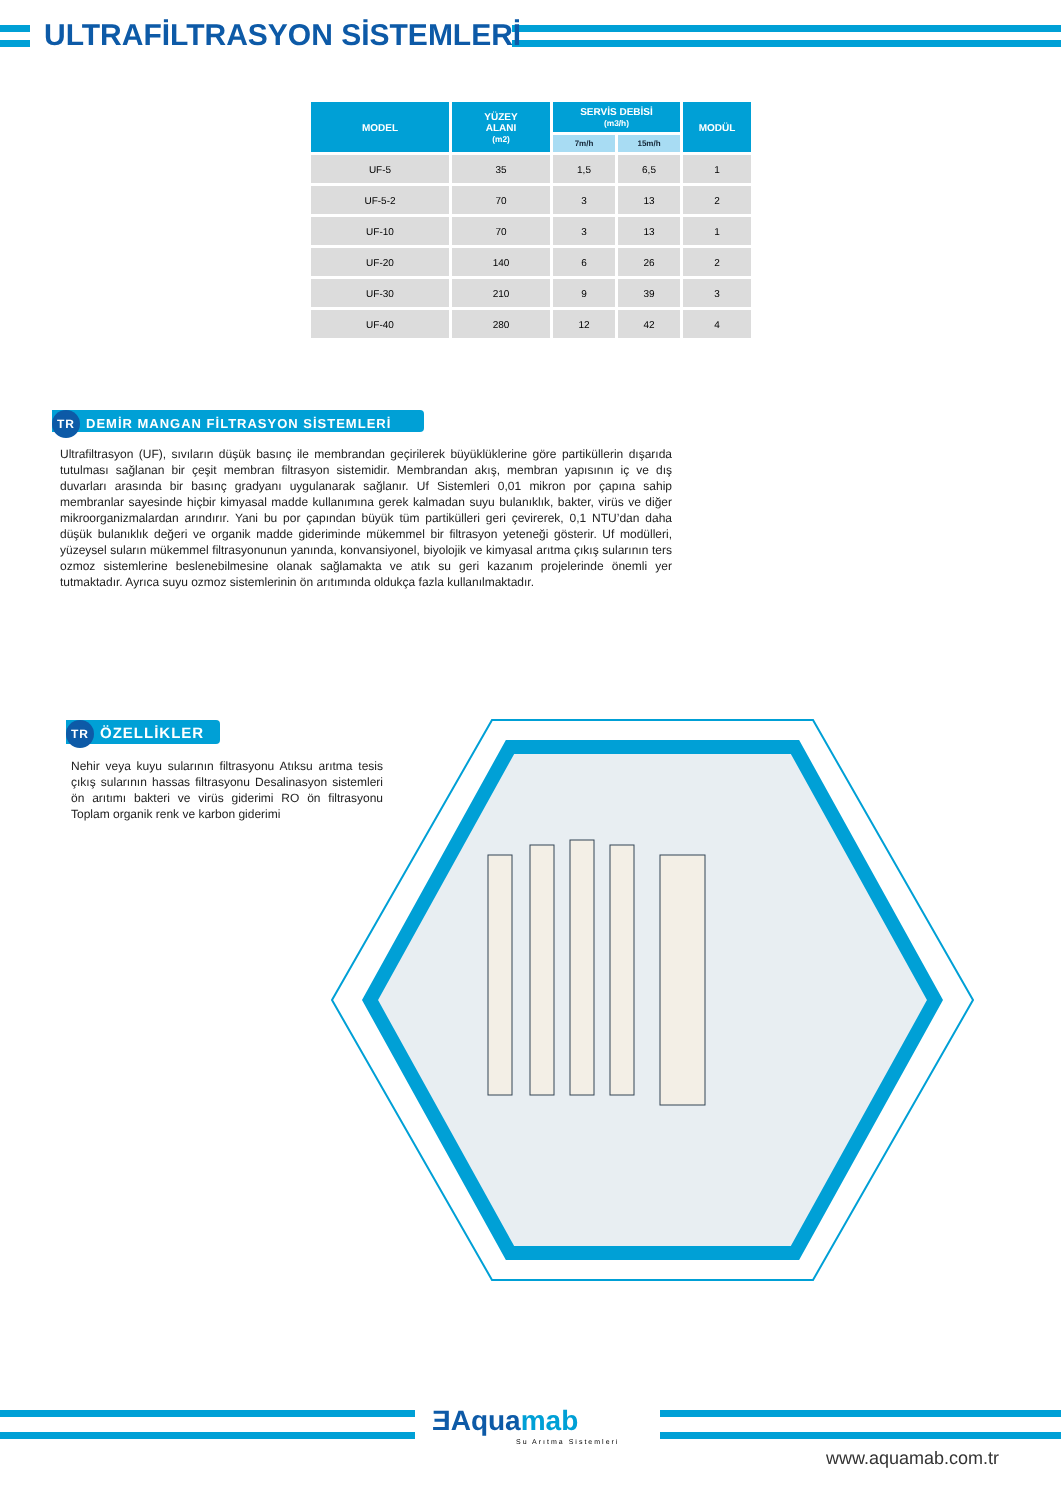ULTRAFİLTRASYON SİSTEMLERİ
| MODEL | YÜZEY ALANI (m2) | SERVİS DEBİSİ (m3/h) | | MODÜL |
| --- | --- | --- | --- | --- |
| | | 7m/h | 15m/h | |
| UF-5 | 35 | 1,5 | 6,5 | 1 |
| UF-5-2 | 70 | 3 | 13 | 2 |
| UF-10 | 70 | 3 | 13 | 1 |
| UF-20 | 140 | 6 | 26 | 2 |
| UF-30 | 210 | 9 | 39 | 3 |
| UF-40 | 280 | 12 | 42 | 4 |
TR DEMİR MANGAN FİLTRASYON SİSTEMLERİ
Ultrafiltrasyon (UF), sıvıların düşük basınç ile membrandan geçirilerek büyüklüklerine göre partiküllerin dışarıda tutulması sağlanan bir çeşit membran filtrasyon sistemidir. Membrandan akış, membran yapısının iç ve dış duvarları arasında bir basınç gradyanı uygulanarak sağlanır. Uf Sistemleri 0,01 mikron por çapına sahip membranlar sayesinde hiçbir kimyasal madde kullanımına gerek kalmadan suyu bulanıklık, bakter, virüs ve diğer mikroorganizmalardan arındırır. Yani bu por çapından büyük tüm partikülleri geri çevirerek, 0,1 NTU’dan daha düşük bulanıklık değeri ve organik madde gideriminde mükemmel bir filtrasyon yeteneği gösterir. Uf modülleri, yüzeysel suların mükemmel filtrasyonunun yanında, konvansiyonel, biyolojik ve kimyasal arıtma çıkış sularının ters ozmoz sistemlerine beslenebilmesine olanak sağlamakta ve atık su geri kazanım projelerinde önemli yer tutmaktadır. Ayrıca suyu ozmoz sistemlerinin ön arıtımında oldukça fazla kullanılmaktadır.
TR ÖZELLİKLER
Nehir veya kuyu sularının filtrasyonu Atıksu arıtma tesis çıkış sularının hassas filtrasyonu Desalinasyon sistemleri ön arıtımı bakteri ve virüs giderimi RO ön filtrasyonu Toplam organik renk ve karbon giderimi
ƎAquamab
Su Arıtma Sistemleri
www.aquamab.com.tr